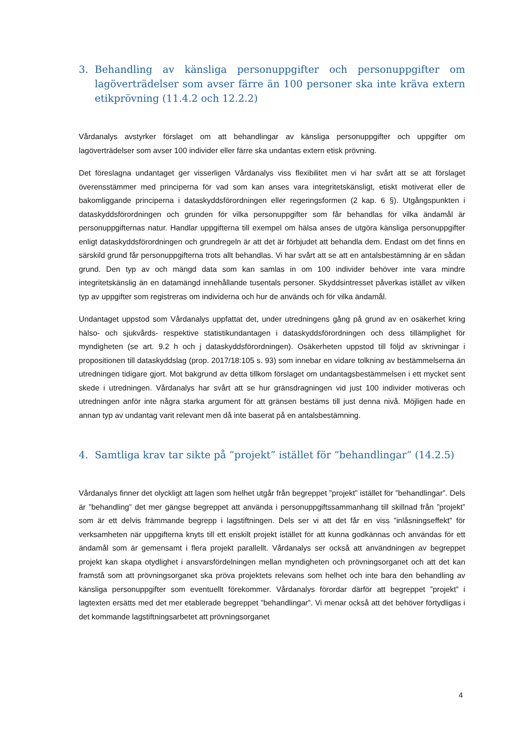3. Behandling av känsliga personuppgifter och personuppgifter om lagöverträdelser som avser färre än 100 personer ska inte kräva extern etikprövning (11.4.2 och 12.2.2)
Vårdanalys avstyrker förslaget om att behandlingar av känsliga personuppgifter och uppgifter om lagöverträdelser som avser 100 individer eller färre ska undantas extern etisk prövning.
Det föreslagna undantaget ger visserligen Vårdanalys viss flexibilitet men vi har svårt att se att förslaget överensstämmer med principerna för vad som kan anses vara integritetskänsligt, etiskt motiverat eller de bakomliggande principerna i dataskyddsförordningen eller regeringsformen (2 kap. 6 §). Utgångspunkten i dataskyddsförordningen och grunden för vilka personuppgifter som får behandlas för vilka ändamål är personuppgifternas natur. Handlar uppgifterna till exempel om hälsa anses de utgöra känsliga personuppgifter enligt dataskyddsförordningen och grundregeln är att det är förbjudet att behandla dem. Endast om det finns en särskild grund får personuppgifterna trots allt behandlas. Vi har svårt att se att en antalsbestämning är en sådan grund. Den typ av och mängd data som kan samlas in om 100 individer behöver inte vara mindre integritetskänslig än en datamängd innehållande tusentals personer. Skyddsintresset påverkas istället av vilken typ av uppgifter som registreras om individerna och hur de används och för vilka ändamål.
Undantaget uppstod som Vårdanalys uppfattat det, under utredningens gång på grund av en osäkerhet kring hälso- och sjukvårds- respektive statistikundantagen i dataskyddsförordningen och dess tillämplighet för myndigheten (se art. 9.2 h och j dataskyddsförordningen). Osäkerheten uppstod till följd av skrivningar i propositionen till dataskyddslag (prop. 2017/18:105 s. 93) som innebar en vidare tolkning av bestämmelserna än utredningen tidigare gjort. Mot bakgrund av detta tillkom förslaget om undantagsbestämmelsen i ett mycket sent skede i utredningen. Vårdanalys har svårt att se hur gränsdragningen vid just 100 individer motiveras och utredningen anför inte några starka argument för att gränsen bestäms till just denna nivå. Möjligen hade en annan typ av undantag varit relevant men då inte baserat på en antalsbestämning.
4. Samtliga krav tar sikte på ”projekt” istället för ”behandlingar” (14.2.5)
Vårdanalys finner det olyckligt att lagen som helhet utgår från begreppet ”projekt” istället för ”behandlingar”. Dels är ”behandling” det mer gängse begreppet att använda i personuppgiftssammanhang till skillnad från ”projekt” som är ett delvis främmande begrepp i lagstiftningen. Dels ser vi att det får en viss ”inlåsningseffekt” för verksamheten när uppgifterna knyts till ett enskilt projekt istället för att kunna godkännas och användas för ett ändamål som är gemensamt i flera projekt parallellt. Vårdanalys ser också att användningen av begreppet projekt kan skapa otydlighet i ansvarsfördelningen mellan myndigheten och prövningsorganet och att det kan framstå som att prövningsorganet ska pröva projektets relevans som helhet och inte bara den behandling av känsliga personuppgifter som eventuellt förekommer. Vårdanalys förordar därför att begreppet ”projekt” i lagtexten ersätts med det mer etablerade begreppet ”behandlingar”. Vi menar också att det behöver förtydligas i det kommande lagstiftningsarbetet att prövningsorganet
4